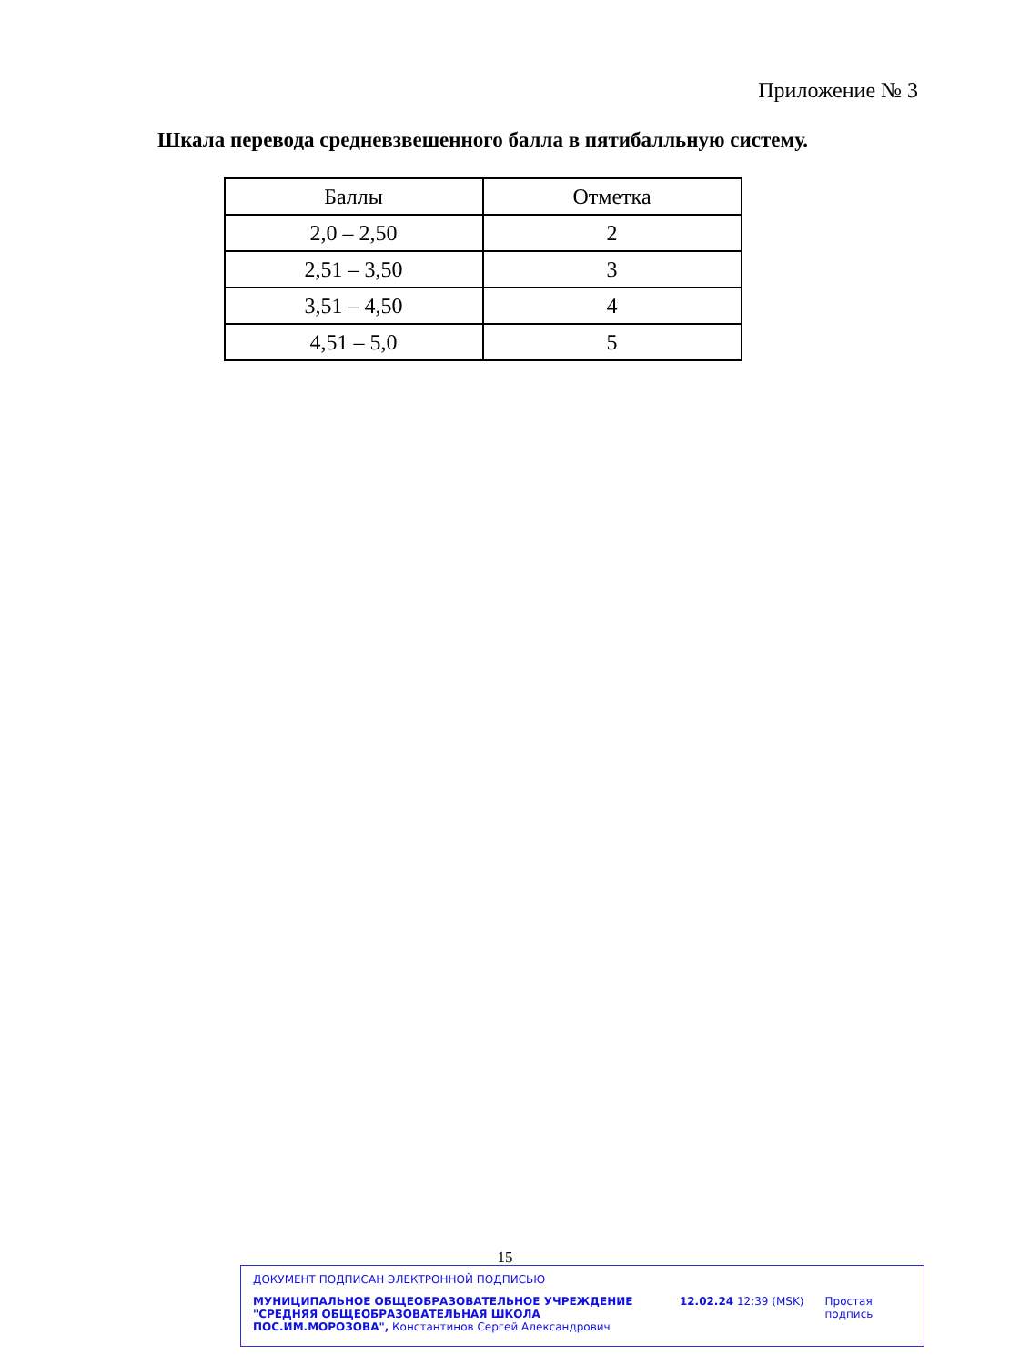Приложение № 3
Шкала перевода средневзвешенного балла в пятибалльную систему.
| Баллы | Отметка |
| --- | --- |
| 2,0 – 2,50 | 2 |
| 2,51 – 3,50 | 3 |
| 3,51 – 4,50 | 4 |
| 4,51 – 5,0 | 5 |
15
ДОКУМЕНТ ПОДПИСАН ЭЛЕКТРОННОЙ ПОДПИСЬЮ
МУНИЦИПАЛЬНОЕ ОБЩЕОБРАЗОВАТЕЛЬНОЕ УЧРЕЖДЕНИЕ "СРЕДНЯЯ ОБЩЕОБРАЗОВАТЕЛЬНАЯ ШКОЛА ПОС.ИМ.МОРОЗОВА", Константинов Сергей Александрович
12.02.24 12:39 (MSK) Простая подпись